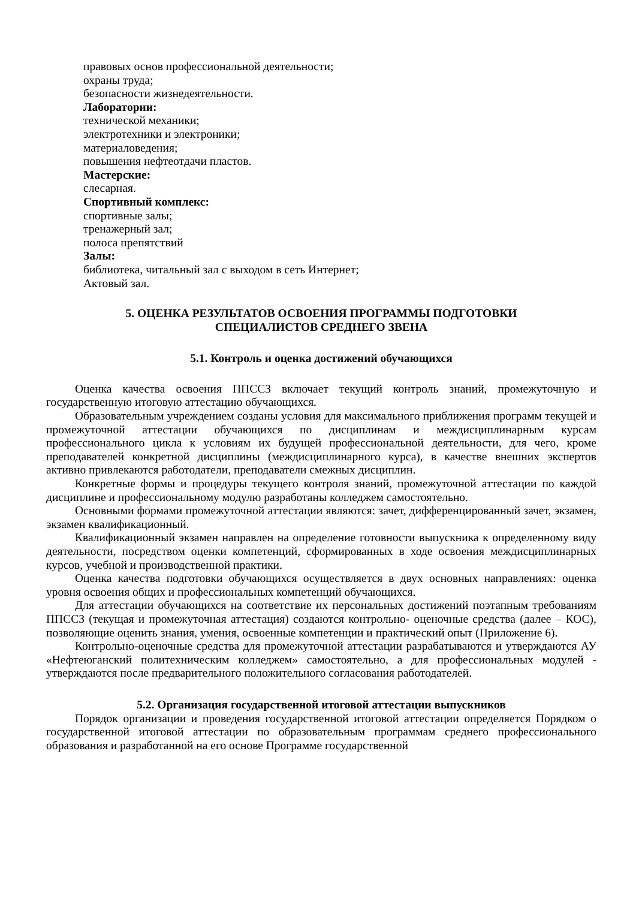правовых основ профессиональной деятельности;
охраны труда;
безопасности жизнедеятельности.
Лаборатории:
технической механики;
электротехники и электроники;
материаловедения;
повышения нефтеотдачи пластов.
Мастерские:
слесарная.
Спортивный комплекс:
спортивные залы;
тренажерный зал;
полоса препятствий
Залы:
библиотека, читальный зал с выходом в сеть Интернет;
Актовый зал.
5. ОЦЕНКА РЕЗУЛЬТАТОВ ОСВОЕНИЯ ПРОГРАММЫ ПОДГОТОВКИ
СПЕЦИАЛИСТОВ СРЕДНЕГО ЗВЕНА
5.1. Контроль и оценка достижений обучающихся
Оценка качества освоения ППССЗ включает текущий контроль знаний, промежуточную и государственную итоговую аттестацию обучающихся.
Образовательным учреждением созданы условия для максимального приближения программ текущей и промежуточной аттестации обучающихся по дисциплинам и междисциплинарным курсам профессионального цикла к условиям их будущей профессиональной деятельности, для чего, кроме преподавателей конкретной дисциплины (междисциплинарного курса), в качестве внешних экспертов активно привлекаются работодатели, преподаватели смежных дисциплин.
Конкретные формы и процедуры текущего контроля знаний, промежуточной аттестации по каждой дисциплине и профессиональному модулю разработаны колледжем самостоятельно.
Основными формами промежуточной аттестации являются: зачет, дифференцированный зачет, экзамен, экзамен квалификационный.
Квалификационный экзамен направлен на определение готовности выпускника к определенному виду деятельности, посредством оценки компетенций, сформированных в ходе освоения междисциплинарных курсов, учебной и производственной практики.
Оценка качества подготовки обучающихся осуществляется в двух основных направлениях: оценка уровня освоения общих и профессиональных компетенций обучающихся.
Для аттестации обучающихся на соответствие их персональных достижений поэтапным требованиям ППССЗ (текущая и промежуточная аттестация) создаются контрольно- оценочные средства (далее – КОС), позволяющие оценить знания, умения, освоенные компетенции и практический опыт (Приложение 6).
Контрольно-оценочные средства для промежуточной аттестации разрабатываются и утверждаются АУ «Нефтеюганский политехническим колледжем» самостоятельно, а для профессиональных модулей - утверждаются после предварительного положительного согласования работодателей.
5.2. Организация государственной итоговой аттестации выпускников
Порядок организации и проведения государственной итоговой аттестации определяется Порядком о государственной итоговой аттестации по образовательным программам среднего профессионального образования и разработанной на его основе Программе государственной